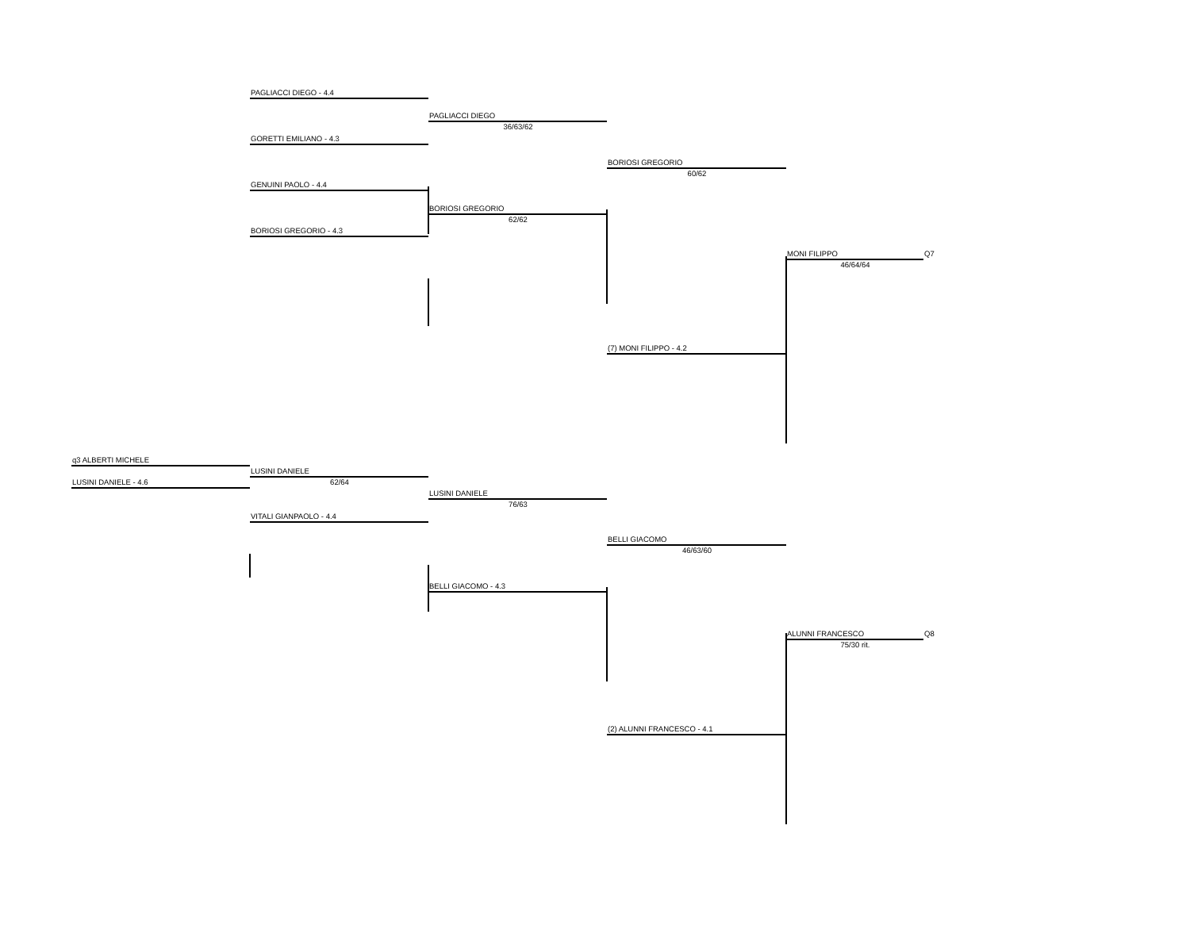PAGLIACCI DIEGO - 4.4
PAGLIACCI DIEGO
36/63/62
GORETTI EMILIANO - 4.3
BORIOSI GREGORIO
60/62
GENUINI PAOLO - 4.4
BORIOSI GREGORIO
62/62
BORIOSI GREGORIO - 4.3
MONI FILIPPO Q7
46/64/64
(7) MONI FILIPPO - 4.2
q3 ALBERTI MICHELE
LUSINI DANIELE
LUSINI DANIELE - 4.6 62/64
LUSINI DANIELE
76/63
VITALI GIANPAOLO - 4.4
BELLI GIACOMO
46/63/60
BELLI GIACOMO - 4.3
ALUNNI FRANCESCO Q8
75/30 rit.
(2) ALUNNI FRANCESCO - 4.1